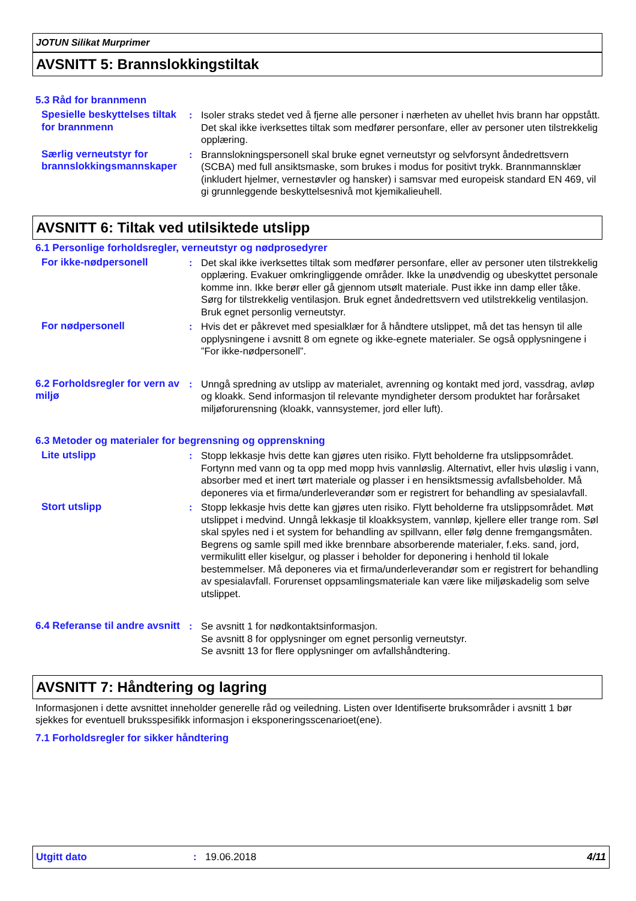JOTUN Silikat Murprimer
AVSNITT 5: Brannslokkingstiltak
5.3 Råd for brannmenn
Spesielle beskyttelses tiltak for brannmenn
: Isoler straks stedet ved å fjerne alle personer i nærheten av uhellet hvis brann har oppstått. Det skal ikke iverksettes tiltak som medfører personfare, eller av personer uten tilstrekkelig opplæring.
Særlig verneutstyr for brannslokkingsmannskaper
: Brannslokningspersonell skal bruke egnet verneutstyr og selvforsynt åndedrettsvern (SCBA) med full ansiktsmaske, som brukes i modus for positivt trykk. Brannmannsklær (inkludert hjelmer, vernestøvler og hansker) i samsvar med europeisk standard EN 469, vil gi grunnleggende beskyttelsesnivå mot kjemikalieuhell.
AVSNITT 6: Tiltak ved utilsiktede utslipp
6.1 Personlige forholdsregler, verneutstyr og nødprosedyrer
For ikke-nødpersonell : Det skal ikke iverksettes tiltak som medfører personfare, eller av personer uten tilstrekkelig opplæring. Evakuer omkringliggende områder. Ikke la unødvendig og ubeskyttet personale komme inn. Ikke berør eller gå gjennom utsølt materiale. Pust ikke inn damp eller tåke. Sørg for tilstrekkelig ventilasjon. Bruk egnet åndedrettsvern ved utilstrekkelig ventilasjon. Bruk egnet personlig verneutstyr.
For nødpersonell : Hvis det er påkrevet med spesialklær for å håndtere utslippet, må det tas hensyn til alle opplysningene i avsnitt 8 om egnete og ikke-egnete materialer. Se også opplysningene i ”For ikke-nødpersonell”.
6.2 Forholdsregler for vern av miljø
: Unngå spredning av utslipp av materialet, avrenning og kontakt med jord, vassdrag, avløp og kloakk. Send informasjon til relevante myndigheter dersom produktet har forårsaket miljøforurensning (kloakk, vannsystemer, jord eller luft).
6.3 Metoder og materialer for begrensning og opprenskning
Lite utslipp : Stopp lekkasje hvis dette kan gjøres uten risiko. Flytt beholderne fra utslippsområdet. Fortynn med vann og ta opp med mopp hvis vannløslig. Alternativt, eller hvis uløslig i vann, absorber med et inert tørt materiale og plasser i en hensiktsmessig avfallsbeholder. Må deponeres via et firma/underleverandør som er registrert for behandling av spesialavfall.
Stort utslipp : Stopp lekkasje hvis dette kan gjøres uten risiko. Flytt beholderne fra utslippsområdet. Møt utslippet i medvind. Unngå lekkasje til kloakksystem, vannløp, kjellere eller trange rom. Søl skal spyles ned i et system for behandling av spillvann, eller følg denne fremgangsmåten. Begrens og samle spill med ikke brennbare absorberende materialer, f.eks. sand, jord, vermikulitt eller kiselgur, og plasser i beholder for deponering i henhold til lokale bestemmelser. Må deponeres via et firma/underleverandør som er registrert for behandling av spesialavfall. Forurenset oppsamlingsmateriale kan være like miljøskadelig som selve utslippet.
6.4 Referanse til andre avsnitt
: Se avsnitt 1 for nødkontaktsinformasjon.
Se avsnitt 8 for opplysninger om egnet personlig verneutstyr.
Se avsnitt 13 for flere opplysninger om avfallshåndtering.
AVSNITT 7: Håndtering og lagring
Informasjonen i dette avsnittet inneholder generelle råd og veiledning. Listen over Identifiserte bruksområder i avsnitt 1 bør sjekkes for eventuell bruksspesifikk informasjon i eksponeringsscenarioet(ene).
7.1 Forholdsregler for sikker håndtering
Utgitt dato: 19.06.2018 4/11